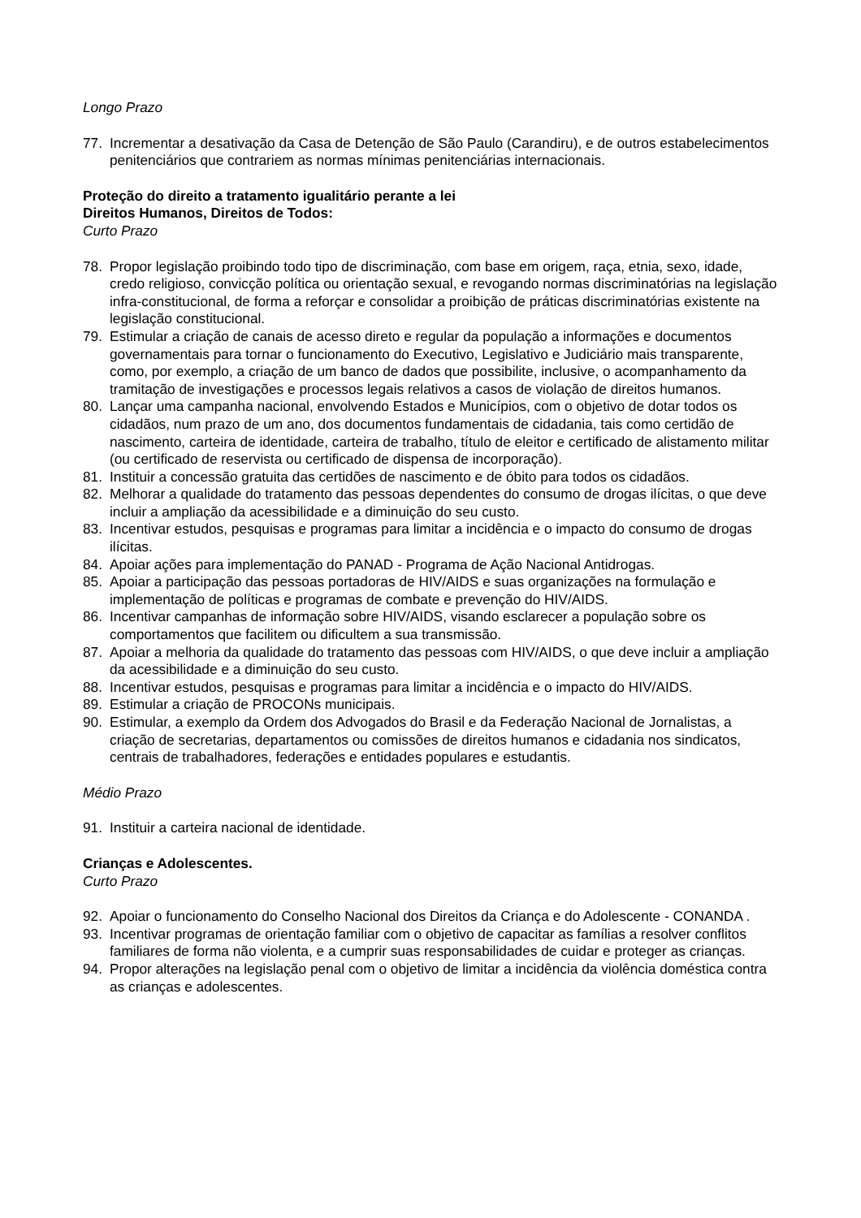Longo Prazo
77. Incrementar a desativação da Casa de Detenção de São Paulo (Carandiru), e de outros estabelecimentos penitenciários que contrariem as normas mínimas penitenciárias internacionais.
Proteção do direito a tratamento igualitário perante a lei
Direitos Humanos, Direitos de Todos:
Curto Prazo
78. Propor legislação proibindo todo tipo de discriminação, com base em origem, raça, etnia, sexo, idade, credo religioso, convicção política ou orientação sexual, e revogando normas discriminatórias na legislação infra-constitucional, de forma a reforçar e consolidar a proibição de práticas discriminatórias existente na legislação constitucional.
79. Estimular a criação de canais de acesso direto e regular da população a informações e documentos governamentais para tornar o funcionamento do Executivo, Legislativo e Judiciário mais transparente, como, por exemplo, a criação de um banco de dados que possibilite, inclusive, o acompanhamento da tramitação de investigações e processos legais relativos a casos de violação de direitos humanos.
80. Lançar uma campanha nacional, envolvendo Estados e Municípios, com o objetivo de dotar todos os cidadãos, num prazo de um ano, dos documentos fundamentais de cidadania, tais como certidão de nascimento, carteira de identidade, carteira de trabalho, título de eleitor e certificado de alistamento militar (ou certificado de reservista ou certificado de dispensa de incorporação).
81. Instituir a concessão gratuita das certidões de nascimento e de óbito para todos os cidadãos.
82. Melhorar a qualidade do tratamento das pessoas dependentes do consumo de drogas ilícitas, o que deve incluir a ampliação da acessibilidade e a diminuição do seu custo.
83. Incentivar estudos, pesquisas e programas para limitar a incidência e o impacto do consumo de drogas ilícitas.
84. Apoiar ações para implementação do PANAD - Programa de Ação Nacional Antidrogas.
85. Apoiar a participação das pessoas portadoras de HIV/AIDS e suas organizações na formulação e implementação de políticas e programas de combate e prevenção do HIV/AIDS.
86. Incentivar campanhas de informação sobre HIV/AIDS, visando esclarecer a população sobre os comportamentos que facilitem ou dificultem a sua transmissão.
87. Apoiar a melhoria da qualidade do tratamento das pessoas com HIV/AIDS, o que deve incluir a ampliação da acessibilidade e a diminuição do seu custo.
88. Incentivar estudos, pesquisas e programas para limitar a incidência e o impacto do HIV/AIDS.
89. Estimular a criação de PROCONs municipais.
90. Estimular, a exemplo da Ordem dos Advogados do Brasil e da Federação Nacional de Jornalistas, a criação de secretarias, departamentos ou comissões de direitos humanos e cidadania nos sindicatos, centrais de trabalhadores, federações e entidades populares e estudantis.
Médio Prazo
91. Instituir a carteira nacional de identidade.
Crianças e Adolescentes.
Curto Prazo
92. Apoiar o funcionamento do Conselho Nacional dos Direitos da Criança e do Adolescente - CONANDA .
93. Incentivar programas de orientação familiar com o objetivo de capacitar as famílias a resolver conflitos familiares de forma não violenta, e a cumprir suas responsabilidades de cuidar e proteger as crianças.
94. Propor alterações na legislação penal com o objetivo de limitar a incidência da violência doméstica contra as crianças e adolescentes.